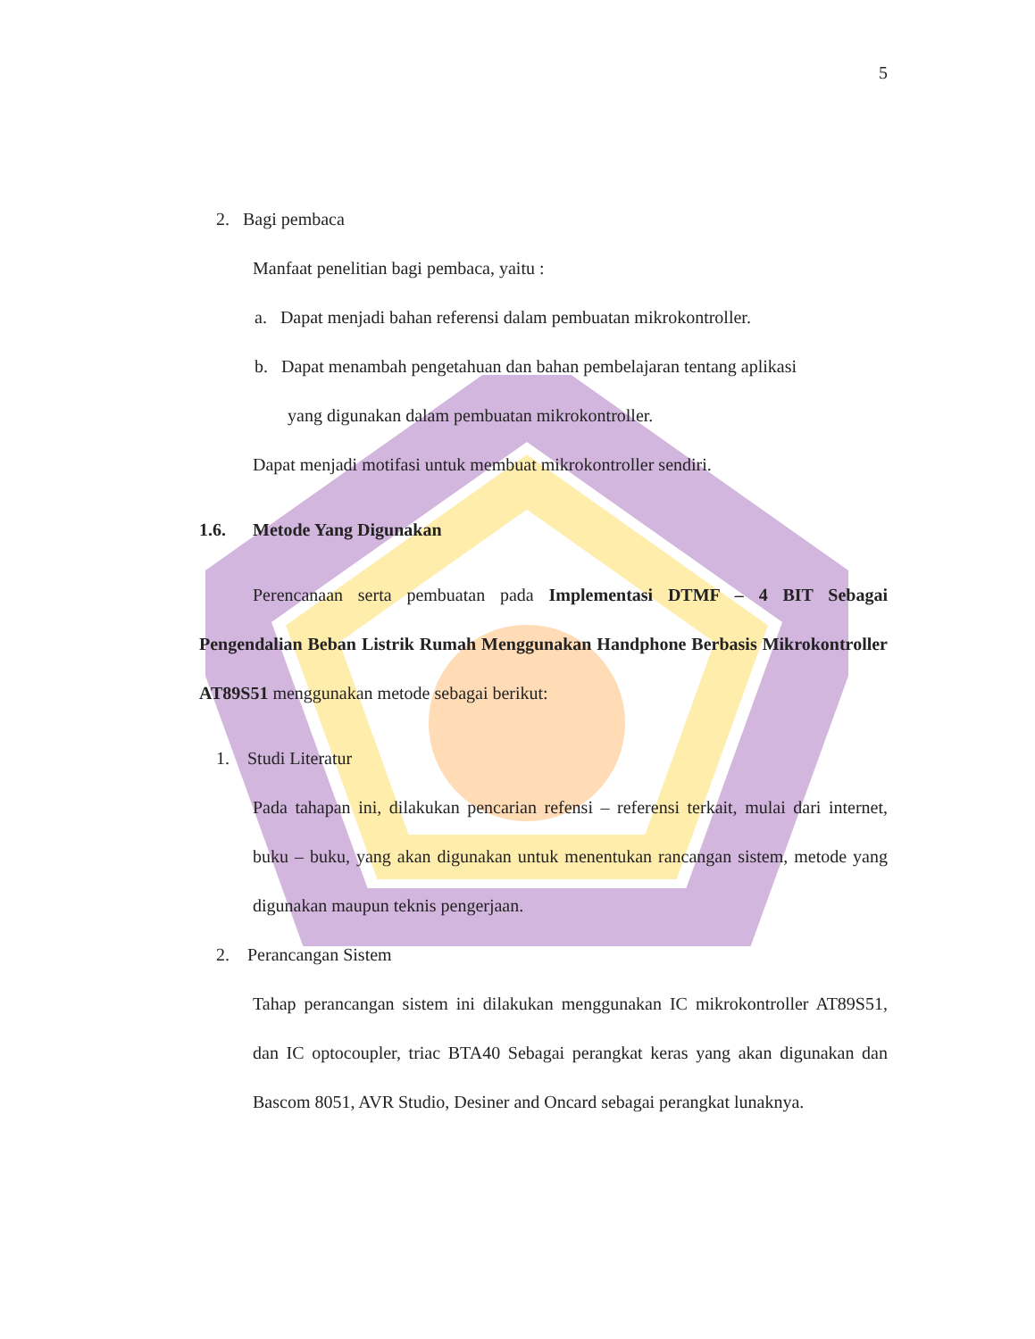5
2. Bagi pembaca
Manfaat penelitian bagi pembaca, yaitu :
a. Dapat menjadi bahan referensi dalam pembuatan mikrokontroller.
b. Dapat menambah pengetahuan dan bahan pembelajaran tentang aplikasi
yang digunakan dalam pembuatan mikrokontroller.
Dapat menjadi motifasi untuk membuat mikrokontroller sendiri.
1.6. Metode Yang Digunakan
Perencanaan serta pembuatan pada Implementasi DTMF – 4 BIT Sebagai Pengendalian Beban Listrik Rumah Menggunakan Handphone Berbasis Mikrokontroller AT89S51 menggunakan metode sebagai berikut:
1. Studi Literatur
Pada tahapan ini, dilakukan pencarian refensi – referensi terkait, mulai dari internet, buku – buku, yang akan digunakan untuk menentukan rancangan sistem, metode yang digunakan maupun teknis pengerjaan.
2. Perancangan Sistem
Tahap perancangan sistem ini dilakukan menggunakan IC mikrokontroller AT89S51, dan IC optocoupler, triac BTA40 Sebagai perangkat keras yang akan digunakan dan Bascom 8051, AVR Studio, Desiner and Oncard sebagai perangkat lunaknya.